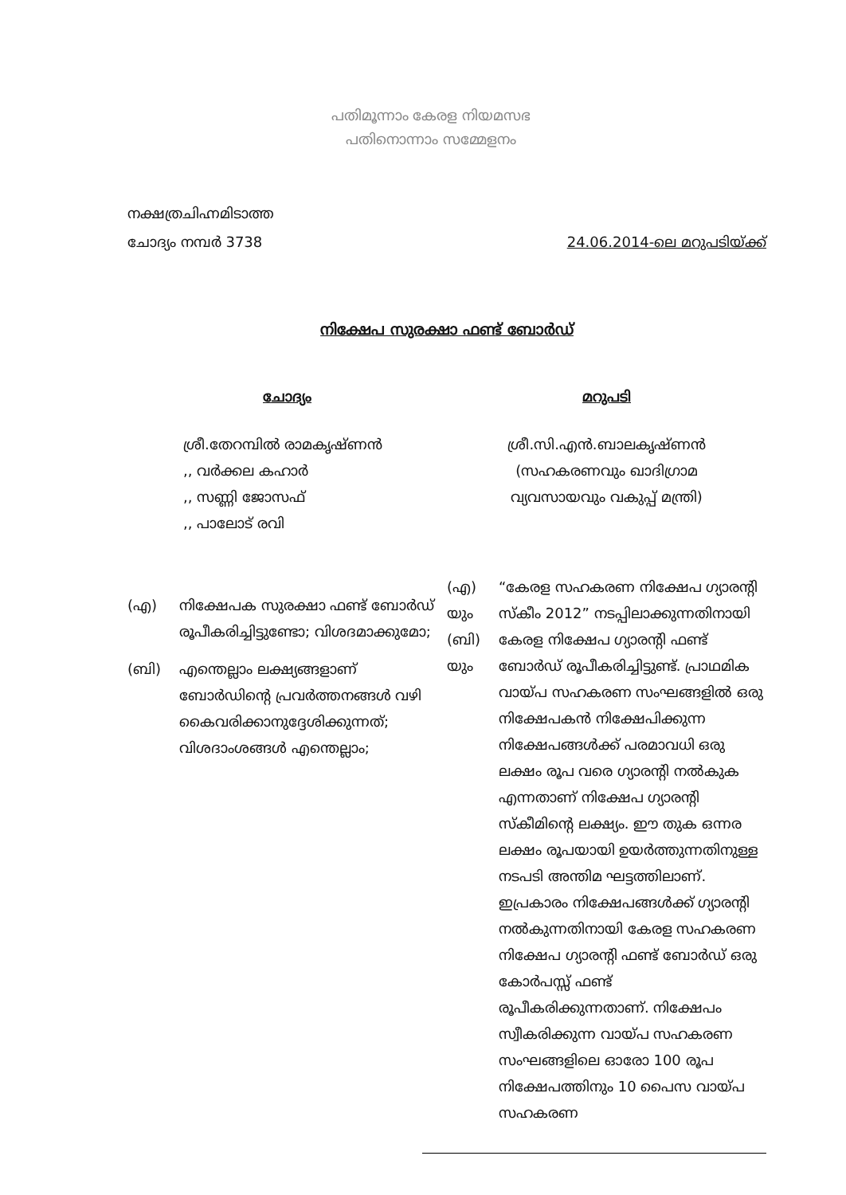പതിമൂന്നാം കേരള നിയമസഭ
പതിനൊന്നാം സമ്മേളനം
നക്ഷത്രചിഹ്നമിടാത്ത
ചോദ്യം നമ്പർ 3738
24.06.2014-ലെ മറുപടിയ്ക്ക്
നിക്ഷേപ സുരക്ഷാ ഫണ്ട് ബോർഡ്
ചോദ്യം
ശ്രീ.തേറമ്പിൽ രാമകൃഷ്ണൻ
,, വർക്കല കഹാർ
,, സണ്ണി ജോസഫ്
,, പാലോട് രവി
(എ) നിക്ഷേപക സുരക്ഷാ ഫണ്ട് ബോർഡ് രൂപീകരിച്ചിട്ടുണ്ടോ; വിശദമാക്കുമോ;
(ബി) എന്തെല്ലാം ലക്ഷ്യങ്ങളാണ് ബോർഡിന്റെ പ്രവർത്തനങ്ങൾ വഴി
കൈവരിക്കാനുദ്ദേശിക്കുന്നത്; വിശദാംശങ്ങൾ എന്തെല്ലാം;
മറുപടി
ശ്രീ.സി.എൻ.ബാലകൃഷ്ണൻ
(സഹകരണവും ഖാദിഗ്രാമ
വ്യവസായവും വകുപ്പ് മന്ത്രി)
(എ)
യും
(ബി)
യും
“കേരള സഹകരണ നിക്ഷേപ ഗ്യാരന്റി സ്കീം 2012” നടപ്പിലാക്കുന്നതിനായി കേരള നിക്ഷേപ ഗ്യാരന്റി ഫണ്ട് ബോർഡ് രൂപീകരിച്ചിട്ടുണ്ട്. പ്രാഥമിക വായ്പ സഹകരണ സംഘങ്ങളിൽ ഒരു നിക്ഷേപകൻ നിക്ഷേപിക്കുന്ന നിക്ഷേപങ്ങൾക്ക് പരമാവധി ഒരു ലക്ഷം രൂപ വരെ ഗ്യാരന്റി നൽകുക എന്നതാണ് നിക്ഷേപ ഗ്യാരന്റി സ്കീമിന്റെ ലക്ഷ്യം. ഈ തുക ഒന്നര ലക്ഷം രൂപയായി ഉയർത്തുന്നതിനുള്ള നടപടി അന്തിമ ഘട്ടത്തിലാണ്. ഇപ്രകാരം നിക്ഷേപങ്ങൾക്ക് ഗ്യാരന്റി നൽകുന്നതിനായി കേരള സഹകരണ നിക്ഷേപ ഗ്യാരന്റി ഫണ്ട് ബോർഡ് ഒരു കോർപസ്സ് ഫണ്ട് രൂപീകരിക്കുന്നതാണ്. നിക്ഷേപം സ്വീകരിക്കുന്ന വായ്പ സഹകരണ സംഘങ്ങളിലെ ഓരോ 100 രൂപ നിക്ഷേപത്തിനും 10 പൈസ വായ്പ സഹകരണ